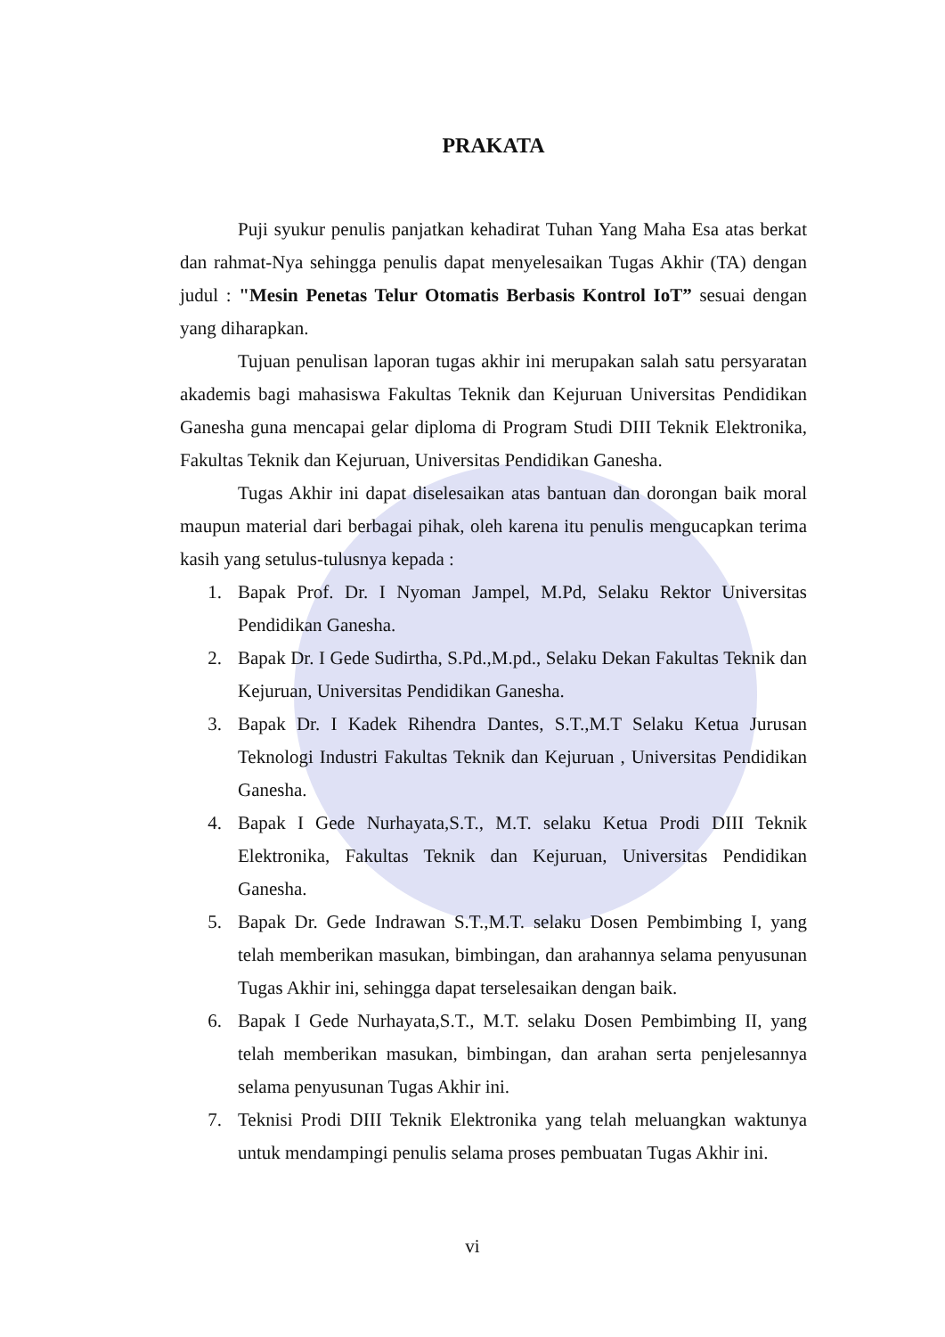PRAKATA
Puji syukur penulis panjatkan kehadirat Tuhan Yang Maha Esa atas berkat dan rahmat-Nya sehingga penulis dapat menyelesaikan Tugas Akhir (TA) dengan judul : "Mesin Penetas Telur Otomatis Berbasis Kontrol IoT” sesuai dengan yang diharapkan.
Tujuan penulisan laporan tugas akhir ini merupakan salah satu persyaratan akademis bagi mahasiswa Fakultas Teknik dan Kejuruan Universitas Pendidikan Ganesha guna mencapai gelar diploma di Program Studi DIII Teknik Elektronika, Fakultas Teknik dan Kejuruan, Universitas Pendidikan Ganesha.
Tugas Akhir ini dapat diselesaikan atas bantuan dan dorongan baik moral maupun material dari berbagai pihak, oleh karena itu penulis mengucapkan terima kasih yang setulus-tulusnya kepada :
1. Bapak Prof. Dr. I Nyoman Jampel, M.Pd, Selaku Rektor Universitas Pendidikan Ganesha.
2. Bapak Dr. I Gede Sudirtha, S.Pd.,M.pd., Selaku Dekan Fakultas Teknik dan Kejuruan, Universitas Pendidikan Ganesha.
3. Bapak Dr. I Kadek Rihendra Dantes, S.T.,M.T Selaku Ketua Jurusan Teknologi Industri Fakultas Teknik dan Kejuruan , Universitas Pendidikan Ganesha.
4. Bapak I Gede Nurhayata,S.T., M.T. selaku Ketua Prodi DIII Teknik Elektronika, Fakultas Teknik dan Kejuruan, Universitas Pendidikan Ganesha.
5. Bapak Dr. Gede Indrawan S.T.,M.T. selaku Dosen Pembimbing I, yang telah memberikan masukan, bimbingan, dan arahannya selama penyusunan Tugas Akhir ini, sehingga dapat terselesaikan dengan baik.
6. Bapak I Gede Nurhayata,S.T., M.T. selaku Dosen Pembimbing II, yang telah memberikan masukan, bimbingan, dan arahan serta penjelesannya selama penyusunan Tugas Akhir ini.
7. Teknisi Prodi DIII Teknik Elektronika yang telah meluangkan waktunya untuk mendampingi penulis selama proses pembuatan Tugas Akhir ini.
vi